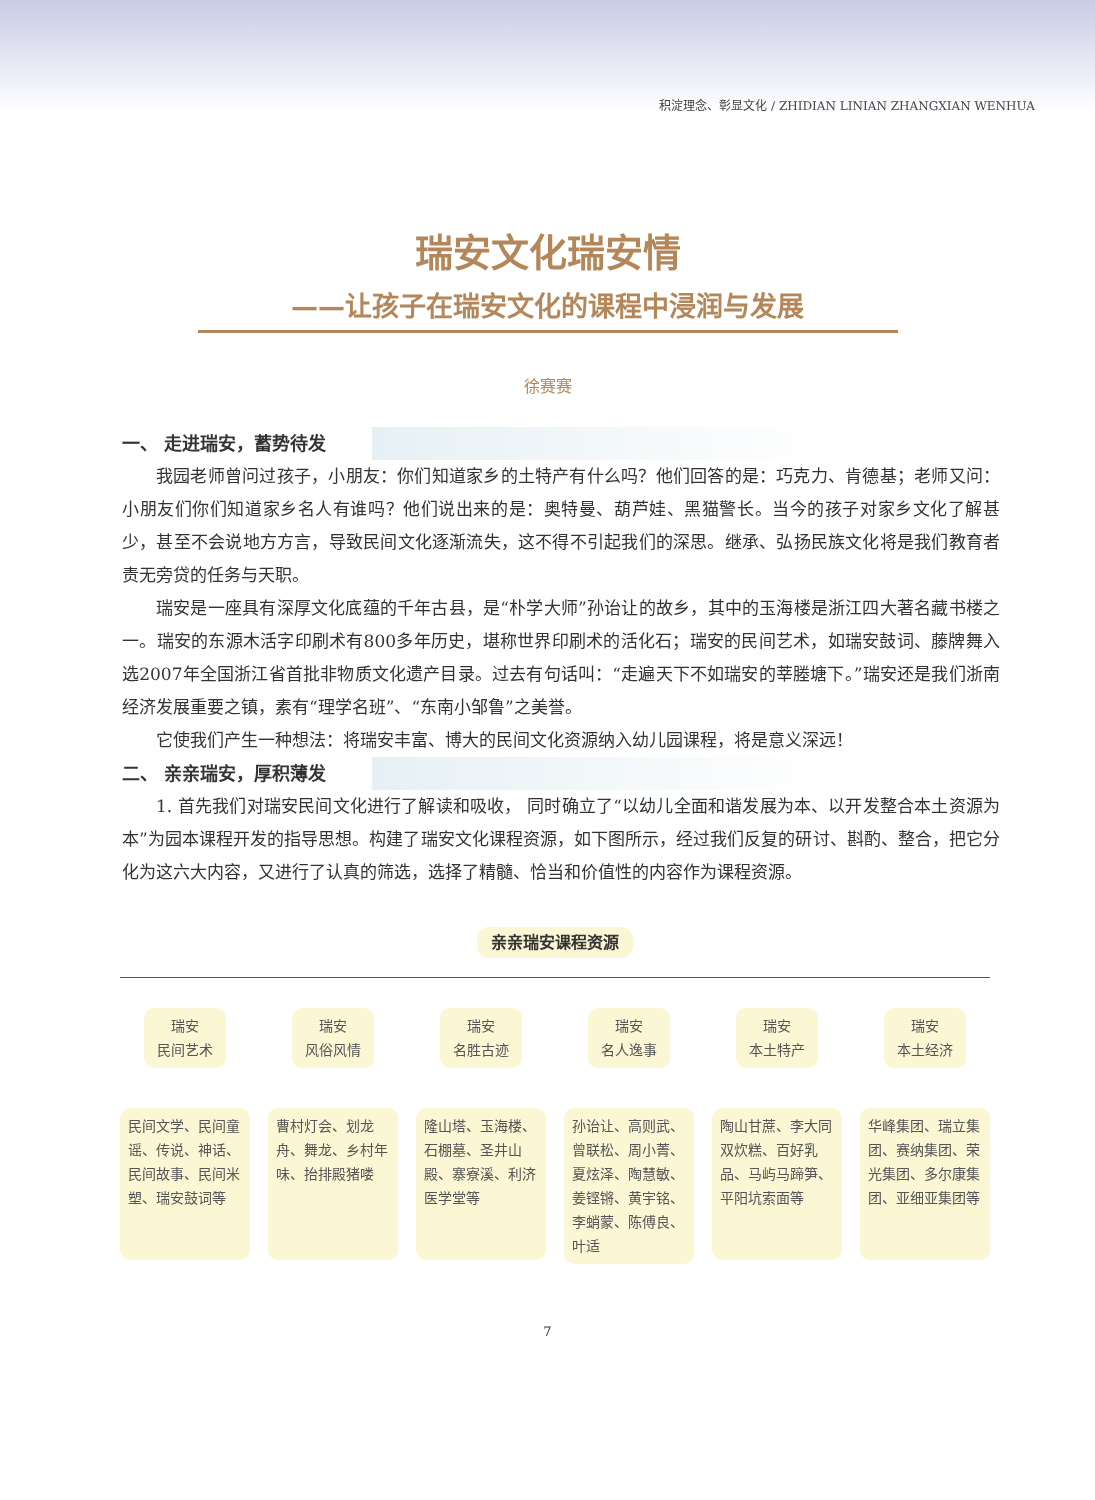积淀理念、彰显文化 / ZHIDIAN LINIAN ZHANGXIAN WENHUA
瑞安文化瑞安情
——让孩子在瑞安文化的课程中浸润与发展
徐赛赛
一、 走进瑞安，蓄势待发
我园老师曾问过孩子，小朋友：你们知道家乡的土特产有什么吗？他们回答的是：巧克力、肯德基；老师又问：小朋友们你们知道家乡名人有谁吗？他们说出来的是：奥特曼、葫芦娃、黑猫警长。当今的孩子对家乡文化了解甚少，甚至不会说地方方言，导致民间文化逐渐流失，这不得不引起我们的深思。继承、弘扬民族文化将是我们教育者责无旁贷的任务与天职。
瑞安是一座具有深厚文化底蕴的千年古县，是“朴学大师”孙诒让的故乡，其中的玉海楼是浙江四大著名藏书楼之一。瑞安的东源木活字印刷术有800多年历史，堪称世界印刷术的活化石；瑞安的民间艺术，如瑞安鼓词、藤牌舞入选2007年全国浙江省首批非物质文化遗产目录。过去有句话叫：“走遍天下不如瑞安的莘塍塘下。”瑞安还是我们浙南经济发展重要之镇，素有“理学名班”、“东南小邹鲁”之美誉。
它使我们产生一种想法：将瑞安丰富、博大的民间文化资源纳入幼儿园课程，将是意义深远！
二、 亲亲瑞安，厚积薄发
1. 首先我们对瑞安民间文化进行了解读和吸收， 同时确立了“以幼儿全面和谐发展为本、以开发整合本土资源为本”为园本课程开发的指导思想。构建了瑞安文化课程资源，如下图所示，经过我们反复的研讨、斟酌、整合，把它分化为这六大内容，又进行了认真的筛选，选择了精髓、恰当和价值性的内容作为课程资源。
亲亲瑞安课程资源
瑞安
民间艺术
民间文学、民间童谣、传说、神话、民间故事、民间米塑、瑞安鼓词等
瑞安
风俗风情
曹村灯会、划龙舟、舞龙、乡村年味、抬排殿猪喽
瑞安
名胜古迹
隆山塔、玉海楼、石棚墓、圣井山殿、寨寮溪、利济医学堂等
瑞安
名人逸事
孙诒让、高则武、曾联松、周小菁、夏炫泽、陶慧敏、姜铿锵、黄宇铭、李蛸蒙、陈傅良、叶适
瑞安
本土特产
陶山甘蔗、李大同双炊糕、百好乳品、马屿马蹄笋、平阳坑索面等
瑞安
本土经济
华峰集团、瑞立集团、赛纳集团、荣光集团、多尔康集团、亚细亚集团等
7